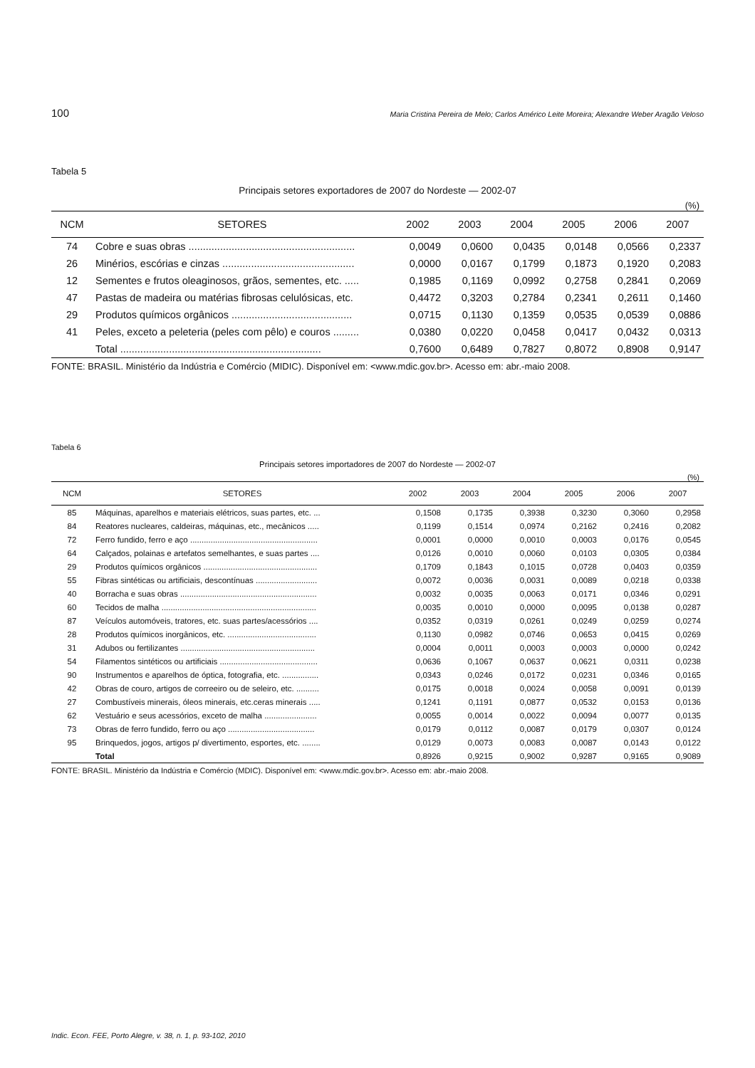100 Maria Cristina Pereira de Melo; Carlos Américo Leite Moreira; Alexandre Weber Aragão Veloso
Tabela 5
Principais setores exportadores de 2007 do Nordeste — 2002-07
(%)
| NCM | SETORES | 2002 | 2003 | 2004 | 2005 | 2006 | 2007 |
| --- | --- | --- | --- | --- | --- | --- | --- |
| 74 | Cobre e suas obras .......................................................... | 0,0049 | 0,0600 | 0,0435 | 0,0148 | 0,0566 | 0,2337 |
| 26 | Minérios, escórias e cinzas .............................................. | 0,0000 | 0,0167 | 0,1799 | 0,1873 | 0,1920 | 0,2083 |
| 12 | Sementes e frutos oleaginosos, grãos, sementes, etc. ..... | 0,1985 | 0,1169 | 0,0992 | 0,2758 | 0,2841 | 0,2069 |
| 47 | Pastas de madeira ou matérias fibrosas celulósicas, etc. | 0,4472 | 0,3203 | 0,2784 | 0,2341 | 0,2611 | 0,1460 |
| 29 | Produtos químicos orgânicos .......................................... | 0,0715 | 0,1130 | 0,1359 | 0,0535 | 0,0539 | 0,0886 |
| 41 | Peles, exceto a peleteria (peles com pêlo) e couros ......... | 0,0380 | 0,0220 | 0,0458 | 0,0417 | 0,0432 | 0,0313 |
| | Total ...................................................................... | 0,7600 | 0,6489 | 0,7827 | 0,8072 | 0,8908 | 0,9147 |
FONTE: BRASIL. Ministério da Indústria e Comércio (MIDIC). Disponível em: <www.mdic.gov.br>. Acesso em: abr.-maio 2008.
Tabela 6
Principais setores importadores de 2007 do Nordeste — 2002-07
(%)
| NCM | SETORES | 2002 | 2003 | 2004 | 2005 | 2006 | 2007 |
| --- | --- | --- | --- | --- | --- | --- | --- |
| 85 | Máquinas, aparelhos e materiais elétricos, suas partes, etc. ... | 0,1508 | 0,1735 | 0,3938 | 0,3230 | 0,3060 | 0,2958 |
| 84 | Reatores nucleares, caldeiras, máquinas, etc., mecânicos ..... | 0,1199 | 0,1514 | 0,0974 | 0,2162 | 0,2416 | 0,2082 |
| 72 | Ferro fundido, ferro e aço ........................................................ | 0,0001 | 0,0000 | 0,0010 | 0,0003 | 0,0176 | 0,0545 |
| 64 | Calçados, polainas e artefatos semelhantes, e suas partes .... | 0,0126 | 0,0010 | 0,0060 | 0,0103 | 0,0305 | 0,0384 |
| 29 | Produtos químicos orgânicos .................................................. | 0,1709 | 0,1843 | 0,1015 | 0,0728 | 0,0403 | 0,0359 |
| 55 | Fibras sintéticas ou artificiais, descontínuas ........................... | 0,0072 | 0,0036 | 0,0031 | 0,0089 | 0,0218 | 0,0338 |
| 40 | Borracha e suas obras ............................................................ | 0,0032 | 0,0035 | 0,0063 | 0,0171 | 0,0346 | 0,0291 |
| 60 | Tecidos de malha .................................................................... | 0,0035 | 0,0010 | 0,0000 | 0,0095 | 0,0138 | 0,0287 |
| 87 | Veículos automóveis, tratores, etc. suas partes/acessórios .... | 0,0352 | 0,0319 | 0,0261 | 0,0249 | 0,0259 | 0,0274 |
| 28 | Produtos químicos inorgânicos, etc. ....................................... | 0,1130 | 0,0982 | 0,0746 | 0,0653 | 0,0415 | 0,0269 |
| 31 | Adubos ou fertilizantes ........................................................... | 0,0004 | 0,0011 | 0,0003 | 0,0003 | 0,0000 | 0,0242 |
| 54 | Filamentos sintéticos ou artificiais ........................................... | 0,0636 | 0,1067 | 0,0637 | 0,0621 | 0,0311 | 0,0238 |
| 90 | Instrumentos e aparelhos de óptica, fotografia, etc. ................ | 0,0343 | 0,0246 | 0,0172 | 0,0231 | 0,0346 | 0,0165 |
| 42 | Obras de couro, artigos de correeiro ou de seleiro, etc. .......... | 0,0175 | 0,0018 | 0,0024 | 0,0058 | 0,0091 | 0,0139 |
| 27 | Combustíveis minerais, óleos minerais, etc.ceras minerais ..... | 0,1241 | 0,1191 | 0,0877 | 0,0532 | 0,0153 | 0,0136 |
| 62 | Vestuário e seus acessórios, exceto de malha ....................... | 0,0055 | 0,0014 | 0,0022 | 0,0094 | 0,0077 | 0,0135 |
| 73 | Obras de ferro fundido, ferro ou aço ...................................... | 0,0179 | 0,0112 | 0,0087 | 0,0179 | 0,0307 | 0,0124 |
| 95 | Brinquedos, jogos, artigos p/ divertimento, esportes, etc. ........ | 0,0129 | 0,0073 | 0,0083 | 0,0087 | 0,0143 | 0,0122 |
| | Total | 0,8926 | 0,9215 | 0,9002 | 0,9287 | 0,9165 | 0,9089 |
FONTE: BRASIL. Ministério da Indústria e Comércio (MDIC). Disponível em: <www.mdic.gov.br>. Acesso em: abr.-maio 2008.
Indic. Econ. FEE, Porto Alegre, v. 38, n. 1, p. 93-102, 2010